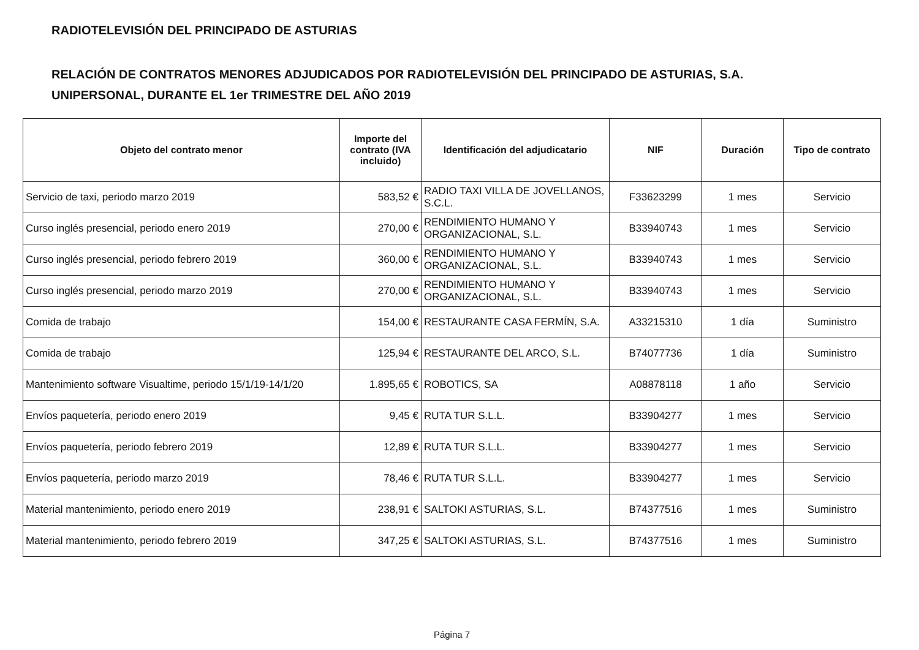RADIOTELEVISIÓN DEL PRINCIPADO DE ASTURIAS
RELACIÓN DE CONTRATOS MENORES ADJUDICADOS POR RADIOTELEVISIÓN DEL PRINCIPADO DE ASTURIAS, S.A.
UNIPERSONAL, DURANTE EL 1er TRIMESTRE DEL AÑO 2019
| Objeto del contrato menor | Importe del contrato (IVA incluido) | Identificación del adjudicatario | NIF | Duración | Tipo de contrato |
| --- | --- | --- | --- | --- | --- |
| Servicio de taxi, periodo marzo 2019 | 583,52 € | RADIO TAXI VILLA DE JOVELLANOS, S.C.L. | F33623299 | 1 mes | Servicio |
| Curso inglés presencial, periodo enero 2019 | 270,00 € | RENDIMIENTO HUMANO Y ORGANIZACIONAL, S.L. | B33940743 | 1 mes | Servicio |
| Curso inglés presencial, periodo febrero 2019 | 360,00 € | RENDIMIENTO HUMANO Y ORGANIZACIONAL, S.L. | B33940743 | 1 mes | Servicio |
| Curso inglés presencial, periodo marzo 2019 | 270,00 € | RENDIMIENTO HUMANO Y ORGANIZACIONAL, S.L. | B33940743 | 1 mes | Servicio |
| Comida de trabajo | 154,00 € | RESTAURANTE CASA FERMÍN, S.A. | A33215310 | 1 día | Suministro |
| Comida de trabajo | 125,94 € | RESTAURANTE DEL ARCO, S.L. | B74077736 | 1 día | Suministro |
| Mantenimiento software Visualtime, periodo 15/1/19-14/1/20 | 1.895,65 € | ROBOTICS, SA | A08878118 | 1 año | Servicio |
| Envíos paquetería, periodo enero 2019 | 9,45 € | RUTA TUR S.L.L. | B33904277 | 1 mes | Servicio |
| Envíos paquetería, periodo febrero 2019 | 12,89 € | RUTA TUR S.L.L. | B33904277 | 1 mes | Servicio |
| Envíos paquetería, periodo marzo 2019 | 78,46 € | RUTA TUR S.L.L. | B33904277 | 1 mes | Servicio |
| Material mantenimiento, periodo enero 2019 | 238,91 € | SALTOKI ASTURIAS, S.L. | B74377516 | 1 mes | Suministro |
| Material mantenimiento, periodo febrero 2019 | 347,25 € | SALTOKI ASTURIAS, S.L. | B74377516 | 1 mes | Suministro |
Página 7